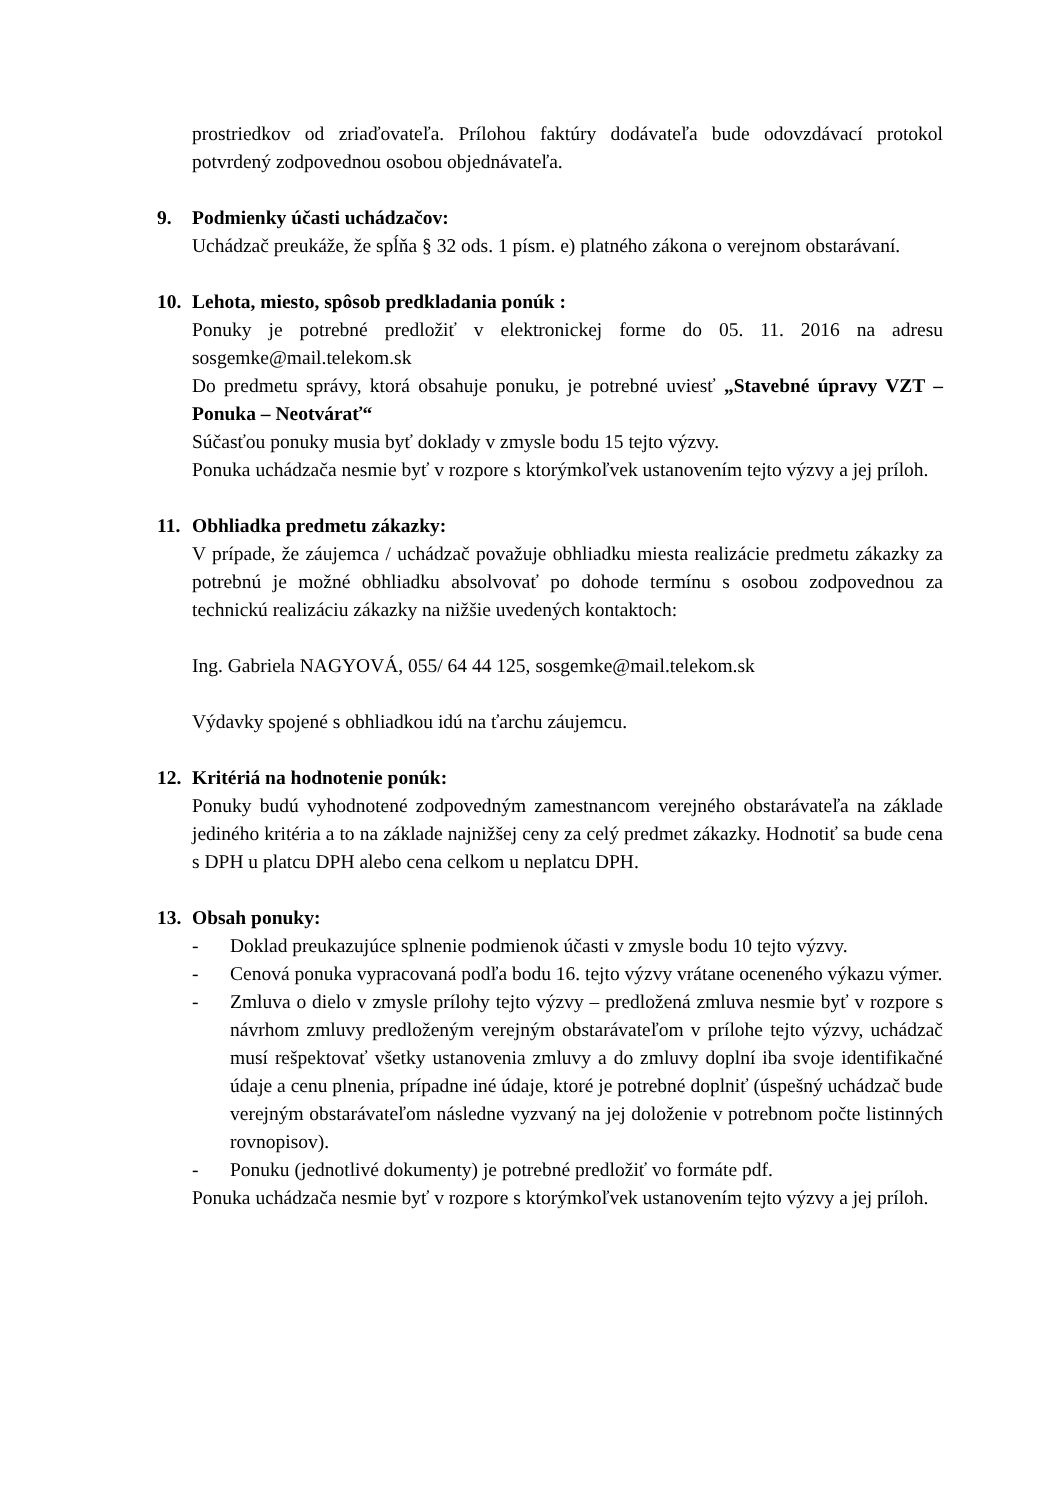prostriedkov od zriaďovateľa. Prílohou faktúry dodávateľa bude odovzdávací protokol potvrdený zodpovednou osobou objednávateľa.
9. Podmienky účasti uchádzačov:
Uchádzač preukáže, že spĺňa § 32 ods. 1 písm. e) platného zákona o verejnom obstarávaní.
10. Lehota, miesto, spôsob predkladania ponúk :
Ponuky je potrebné predložiť v elektronickej forme do 05. 11. 2016 na adresu sosgemke@mail.telekom.sk
Do predmetu správy, ktorá obsahuje ponuku, je potrebné uviesť „Stavebné úpravy VZT – Ponuka – Neotvárať“
Súčasťou ponuky musia byť doklady v zmysle bodu 15 tejto výzvy.
Ponuka uchádzača nesmie byť v rozpore s ktorýmkoľvek ustanovením tejto výzvy a jej príloh.
11. Obhliadka predmetu zákazky:
V prípade, že záujemca / uchádzač považuje obhliadku miesta realizácie predmetu zákazky za potrebnú je možné obhliadku absolvovať po dohode termínu s osobou zodpovednou za technickú realizáciu zákazky na nižšie uvedených kontaktoch:
Ing. Gabriela NAGYOVÁ, 055/ 64 44 125, sosgemke@mail.telekom.sk
Výdavky spojené s obhliadkou idú na ťarchu záujemcu.
12. Kritériá na hodnotenie ponúk:
Ponuky budú vyhodnotené zodpovedným zamestnancom verejného obstarávateľa na základe jediného kritéria a to na základe najnižšej ceny za celý predmet zákazky. Hodnotiť sa bude cena s DPH u platcu DPH alebo cena celkom u neplatcu DPH.
13. Obsah ponuky:
- Doklad preukazujúce splnenie podmienok účasti v zmysle bodu 10 tejto výzvy.
- Cenová ponuka vypracovaná podľa bodu 16. tejto výzvy vrátane oceneného výkazu výmer.
- Zmluva o dielo v zmysle prílohy tejto výzvy – predložená zmluva nesmie byť v rozpore s návrhom zmluvy predloženým verejným obstarávateľom v prílohe tejto výzvy, uchádzač musí rešpektovať všetky ustanovenia zmluvy a do zmluvy doplní iba svoje identifikačné údaje a cenu plnenia, prípadne iné údaje, ktoré je potrebné doplniť (úspešný uchádzač bude verejným obstarávateľom následne vyzvaný na jej doloženie v potrebnom počte listinných rovnopisov).
- Ponuku (jednotlivé dokumenty) je potrebné predložiť vo formáte pdf.
Ponuka uchádzača nesmie byť v rozpore s ktorýmkoľvek ustanovením tejto výzvy a jej príloh.